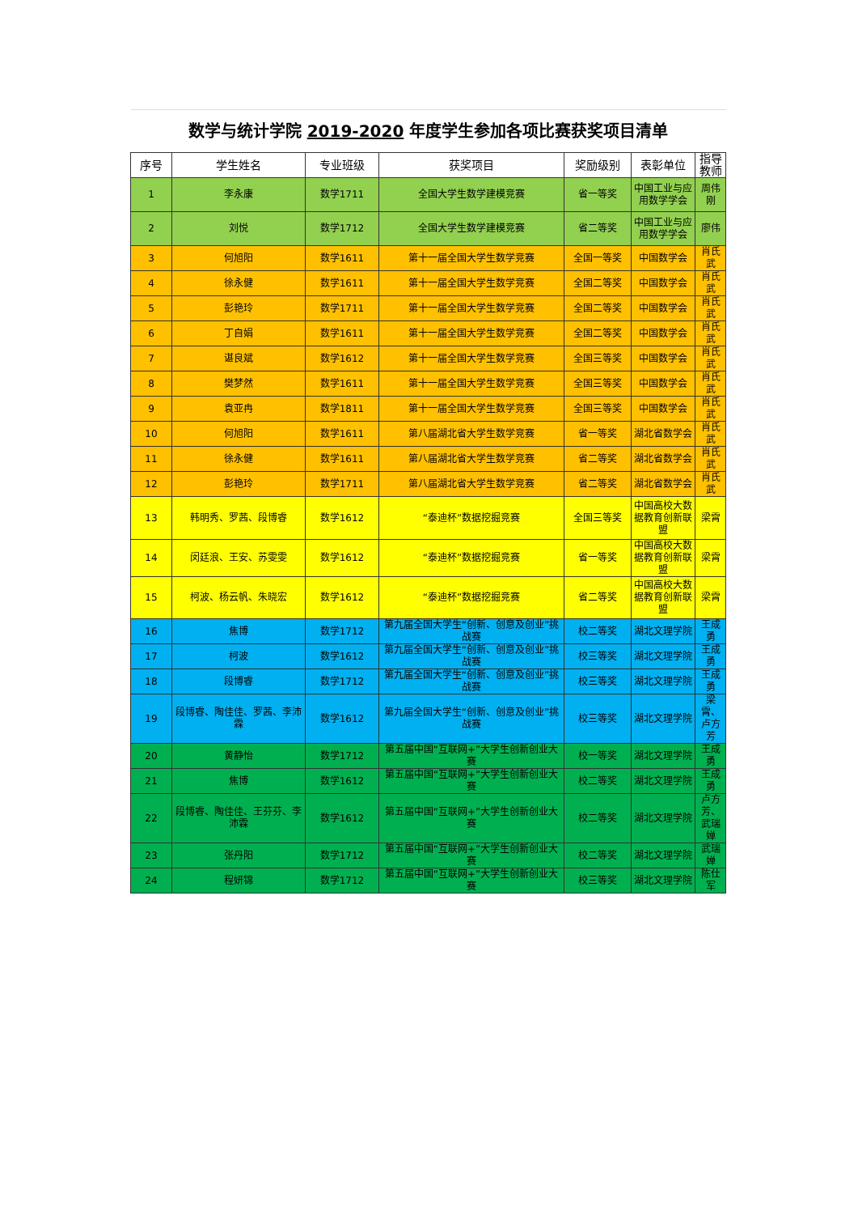| 数学与统计学院 2019-2020 年度学生参加各项比赛获奖项目清单 | | | | | | |
| 序号 | 学生姓名 | 专业班级 | 获奖项目 | 奖励级别 | 表彰单位 | 指导教师 |
| 1 | 李永康 | 数学1711 | 全国大学生数学建模竞赛 | 省一等奖 | 中国工业与应用数学学会 | 周伟刚 |
| 2 | 刘悦 | 数学1712 | 全国大学生数学建模竞赛 | 省二等奖 | 中国工业与应用数学学会 | 廖伟 |
| 3 | 何旭阳 | 数学1611 | 第十一届全国大学生数学竞赛 | 全国一等奖 | 中国数学会 | 肖氏武 |
| 4 | 徐永健 | 数学1611 | 第十一届全国大学生数学竞赛 | 全国二等奖 | 中国数学会 | 肖氏武 |
| 5 | 彭艳玲 | 数学1711 | 第十一届全国大学生数学竞赛 | 全国二等奖 | 中国数学会 | 肖氏武 |
| 6 | 丁自娟 | 数学1611 | 第十一届全国大学生数学竞赛 | 全国二等奖 | 中国数学会 | 肖氏武 |
| 7 | 谌良斌 | 数学1612 | 第十一届全国大学生数学竞赛 | 全国三等奖 | 中国数学会 | 肖氏武 |
| 8 | 樊梦然 | 数学1611 | 第十一届全国大学生数学竞赛 | 全国三等奖 | 中国数学会 | 肖氏武 |
| 9 | 袁亚冉 | 数学1811 | 第十一届全国大学生数学竞赛 | 全国三等奖 | 中国数学会 | 肖氏武 |
| 10 | 何旭阳 | 数学1611 | 第八届湖北省大学生数学竞赛 | 省一等奖 | 湖北省数学会 | 肖氏武 |
| 11 | 徐永健 | 数学1611 | 第八届湖北省大学生数学竞赛 | 省二等奖 | 湖北省数学会 | 肖氏武 |
| 12 | 彭艳玲 | 数学1711 | 第八届湖北省大学生数学竞赛 | 省二等奖 | 湖北省数学会 | 肖氏武 |
| 13 | 韩明秀、罗茜、段博睿 | 数学1612 | “泰迪杯”数据挖掘竞赛 | 全国三等奖 | 中国高校大数据教育创新联盟 | 梁霄 |
| 14 | 闵廷浪、王安、苏雯雯 | 数学1612 | “泰迪杯”数据挖掘竞赛 | 省一等奖 | 中国高校大数据教育创新联盟 | 梁霄 |
| 15 | 柯波、杨云帆、朱晓宏 | 数学1612 | “泰迪杯”数据挖掘竞赛 | 省二等奖 | 中国高校大数据教育创新联盟 | 梁霄 |
| 16 | 焦博 | 数学1712 | 第九届全国大学生“创新、创意及创业”挑战赛 | 校二等奖 | 湖北文理学院 | 王成勇 |
| 17 | 柯波 | 数学1612 | 第九届全国大学生“创新、创意及创业”挑战赛 | 校三等奖 | 湖北文理学院 | 王成勇 |
| 18 | 段博睿 | 数学1712 | 第九届全国大学生“创新、创意及创业”挑战赛 | 校三等奖 | 湖北文理学院 | 王成勇 |
| 19 | 段博睿、陶佳佳、罗茜、李沛霖 | 数学1612 | 第九届全国大学生“创新、创意及创业”挑战赛 | 校三等奖 | 湖北文理学院 | 梁霄、卢方芳 |
| 20 | 黄静怡 | 数学1712 | 第五届中国“互联网+”大学生创新创业大赛 | 校一等奖 | 湖北文理学院 | 王成勇 |
| 21 | 焦博 | 数学1612 | 第五届中国“互联网+”大学生创新创业大赛 | 校二等奖 | 湖北文理学院 | 王成勇 |
| 22 | 段博睿、陶佳佳、王芬芬、李沛霖 | 数学1612 | 第五届中国“互联网+”大学生创新创业大赛 | 校二等奖 | 湖北文理学院 | 卢方芳、武瑞婵 |
| 23 | 张丹阳 | 数学1712 | 第五届中国“互联网+”大学生创新创业大赛 | 校二等奖 | 湖北文理学院 | 武瑞婵 |
| 24 | 程妍锦 | 数学1712 | 第五届中国“互联网+”大学生创新创业大赛 | 校三等奖 | 湖北文理学院 | 陈仕军 |